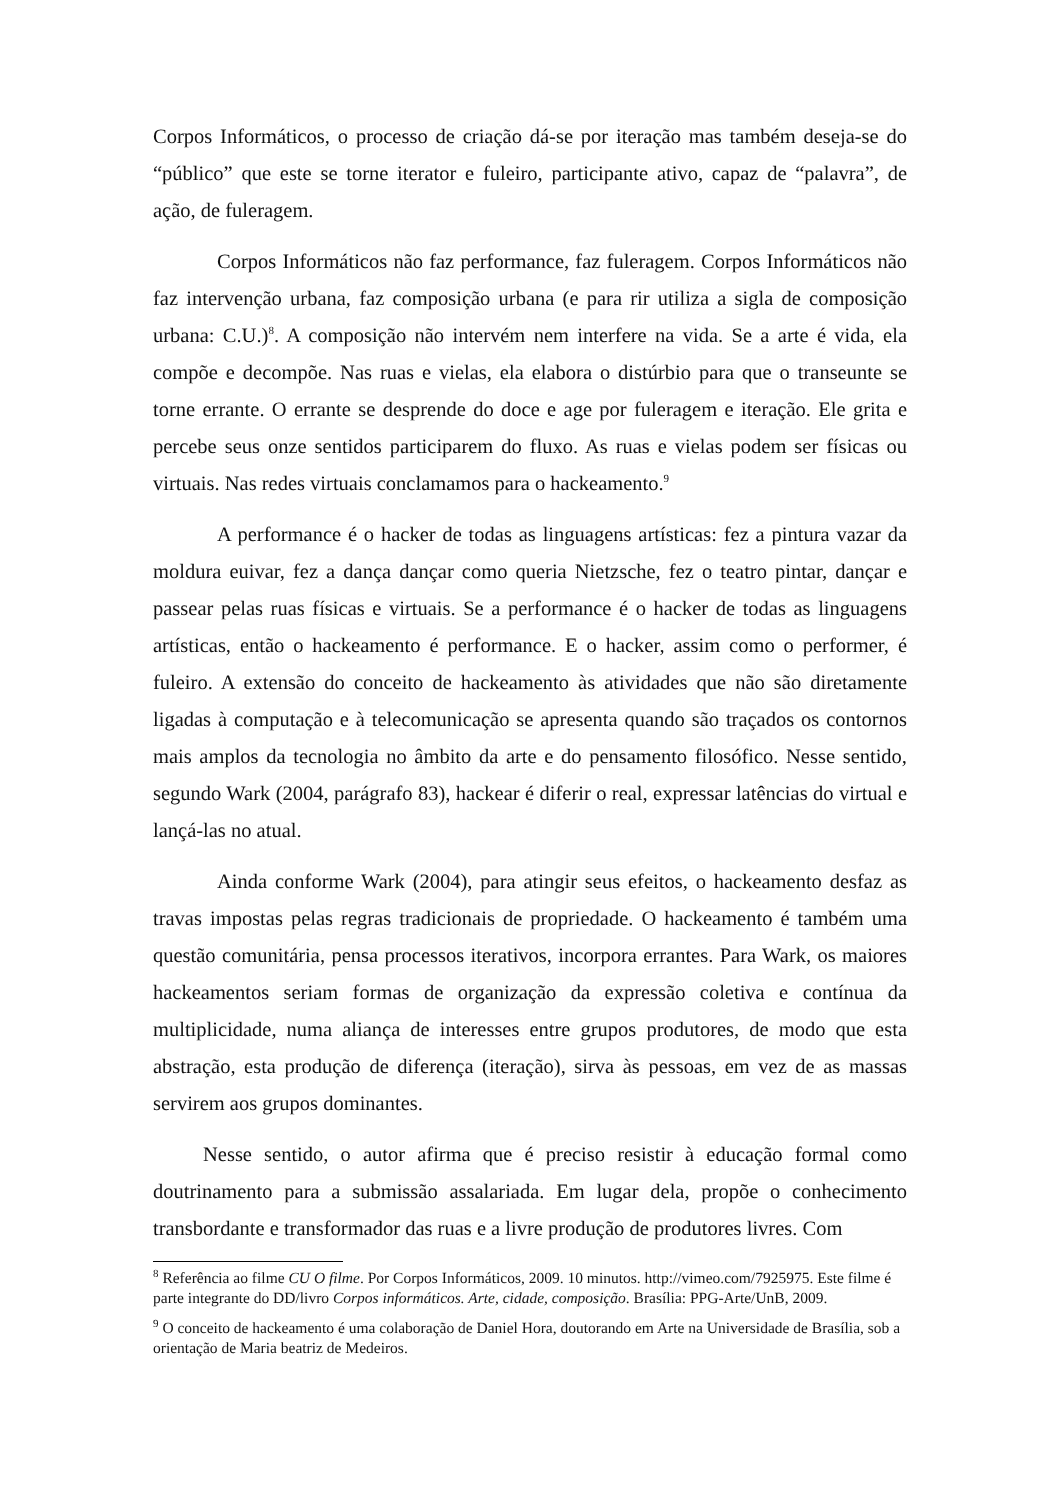Corpos Informáticos, o processo de criação dá-se por iteração mas também deseja-se do “público” que este se torne iterator e fuleiro, participante ativo, capaz de “palavra”, de ação, de fuleragem.
Corpos Informáticos não faz performance, faz fuleragem. Corpos Informáticos não faz intervenção urbana, faz composição urbana (e para rir utiliza a sigla de composição urbana: C.U.)<sup>8</sup>. A composição não intervém nem interfere na vida. Se a arte é vida, ela compõe e decompõe. Nas ruas e vielas, ela elabora o distúrbio para que o transeunte se torne errante. O errante se desprende do doce e age por fuleragem e iteração. Ele grita e percebe seus onze sentidos participarem do fluxo. As ruas e vielas podem ser físicas ou virtuais. Nas redes virtuais conclamamos para o hackeamento.<sup>9</sup>
A performance é o hacker de todas as linguagens artísticas: fez a pintura vazar da moldura euivar, fez a dança dançar como queria Nietzsche, fez o teatro pintar, dançar e passear pelas ruas físicas e virtuais. Se a performance é o hacker de todas as linguagens artísticas, então o hackeamento é performance. E o hacker, assim como o performer, é fuleiro. A extensão do conceito de hackeamento às atividades que não são diretamente ligadas à computação e à telecomunicação se apresenta quando são traçados os contornos mais amplos da tecnologia no âmbito da arte e do pensamento filosófico. Nesse sentido, segundo Wark (2004, parágrafo 83), hackear é diferir o real, expressar latências do virtual e lançá-las no atual.
Ainda conforme Wark (2004), para atingir seus efeitos, o hackeamento desfaz as travas impostas pelas regras tradicionais de propriedade. O hackeamento é também uma questão comunitária, pensa processos iterativos, incorpora errantes. Para Wark, os maiores hackeamentos seriam formas de organização da expressão coletiva e contínua da multiplicidade, numa aliança de interesses entre grupos produtores, de modo que esta abstração, esta produção de diferença (iteração), sirva às pessoas, em vez de as massas servirem aos grupos dominantes.
Nesse sentido, o autor afirma que é preciso resistir à educação formal como doutrinamento para a submissão assalariada. Em lugar dela, propõe o conhecimento transbordante e transformador das ruas e a livre produção de produtores livres. Com
<sup>8</sup> Referência ao filme CU O filme. Por Corpos Informáticos, 2009. 10 minutos. http://vimeo.com/7925975. Este filme é parte integrante do DD/livro Corpos informáticos. Arte, cidade, composição. Brasília: PPG-Arte/UnB, 2009.
<sup>9</sup> O conceito de hackeamento é uma colaboração de Daniel Hora, doutorando em Arte na Universidade de Brasília, sob a orientação de Maria beatriz de Medeiros.